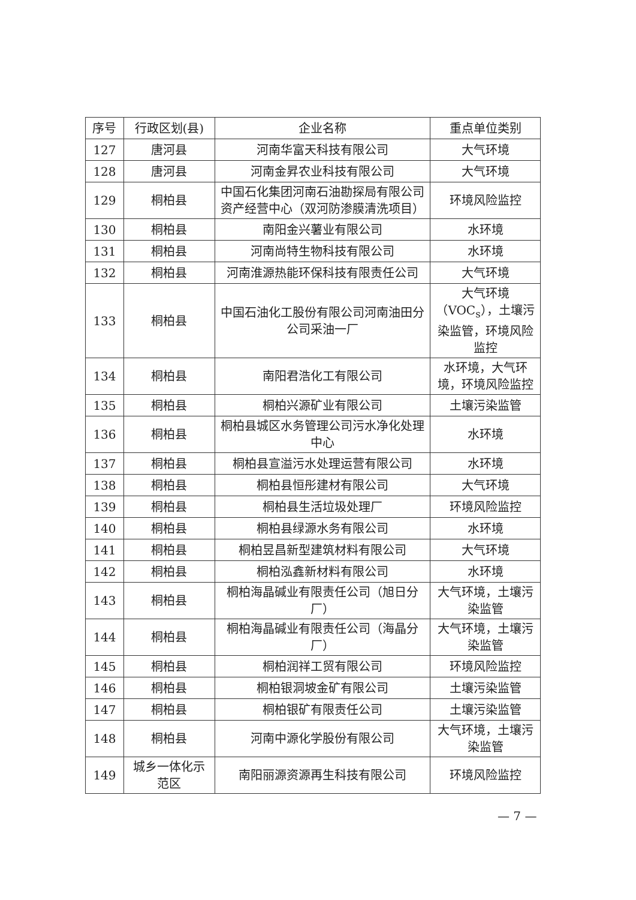| 序号 | 行政区划(县) | 企业名称 | 重点单位类别 |
| --- | --- | --- | --- |
| 127 | 唐河县 | 河南华富天科技有限公司 | 大气环境 |
| 128 | 唐河县 | 河南金昇农业科技有限公司 | 大气环境 |
| 129 | 桐柏县 | 中国石化集团河南石油勘探局有限公司资产经营中心（双河防渗膜清洗项目） | 环境风险监控 |
| 130 | 桐柏县 | 南阳金兴薯业有限公司 | 水环境 |
| 131 | 桐柏县 | 河南尚特生物科技有限公司 | 水环境 |
| 132 | 桐柏县 | 河南淮源热能环保科技有限责任公司 | 大气环境 |
| 133 | 桐柏县 | 中国石油化工股份有限公司河南油田分公司采油一厂 | 大气环境（VOC<sub>s</sub>），土壤污染监管，环境风险监控 |
| 134 | 桐柏县 | 南阳君浩化工有限公司 | 水环境，大气环境，环境风险监控 |
| 135 | 桐柏县 | 桐柏兴源矿业有限公司 | 土壤污染监管 |
| 136 | 桐柏县 | 桐柏县城区水务管理公司污水净化处理中心 | 水环境 |
| 137 | 桐柏县 | 桐柏县宣溢污水处理运营有限公司 | 水环境 |
| 138 | 桐柏县 | 桐柏县恒彤建材有限公司 | 大气环境 |
| 139 | 桐柏县 | 桐柏县生活垃圾处理厂 | 环境风险监控 |
| 140 | 桐柏县 | 桐柏县绿源水务有限公司 | 水环境 |
| 141 | 桐柏县 | 桐柏昱昌新型建筑材料有限公司 | 大气环境 |
| 142 | 桐柏县 | 桐柏泓鑫新材料有限公司 | 水环境 |
| 143 | 桐柏县 | 桐柏海晶碱业有限责任公司（旭日分厂） | 大气环境，土壤污染监管 |
| 144 | 桐柏县 | 桐柏海晶碱业有限责任公司（海晶分厂） | 大气环境，土壤污染监管 |
| 145 | 桐柏县 | 桐柏润祥工贸有限公司 | 环境风险监控 |
| 146 | 桐柏县 | 桐柏银洞坡金矿有限公司 | 土壤污染监管 |
| 147 | 桐柏县 | 桐柏银矿有限责任公司 | 土壤污染监管 |
| 148 | 桐柏县 | 河南中源化学股份有限公司 | 大气环境，土壤污染监管 |
| 149 | 城乡一体化示范区 | 南阳丽源资源再生科技有限公司 | 环境风险监控 |
— 7 —